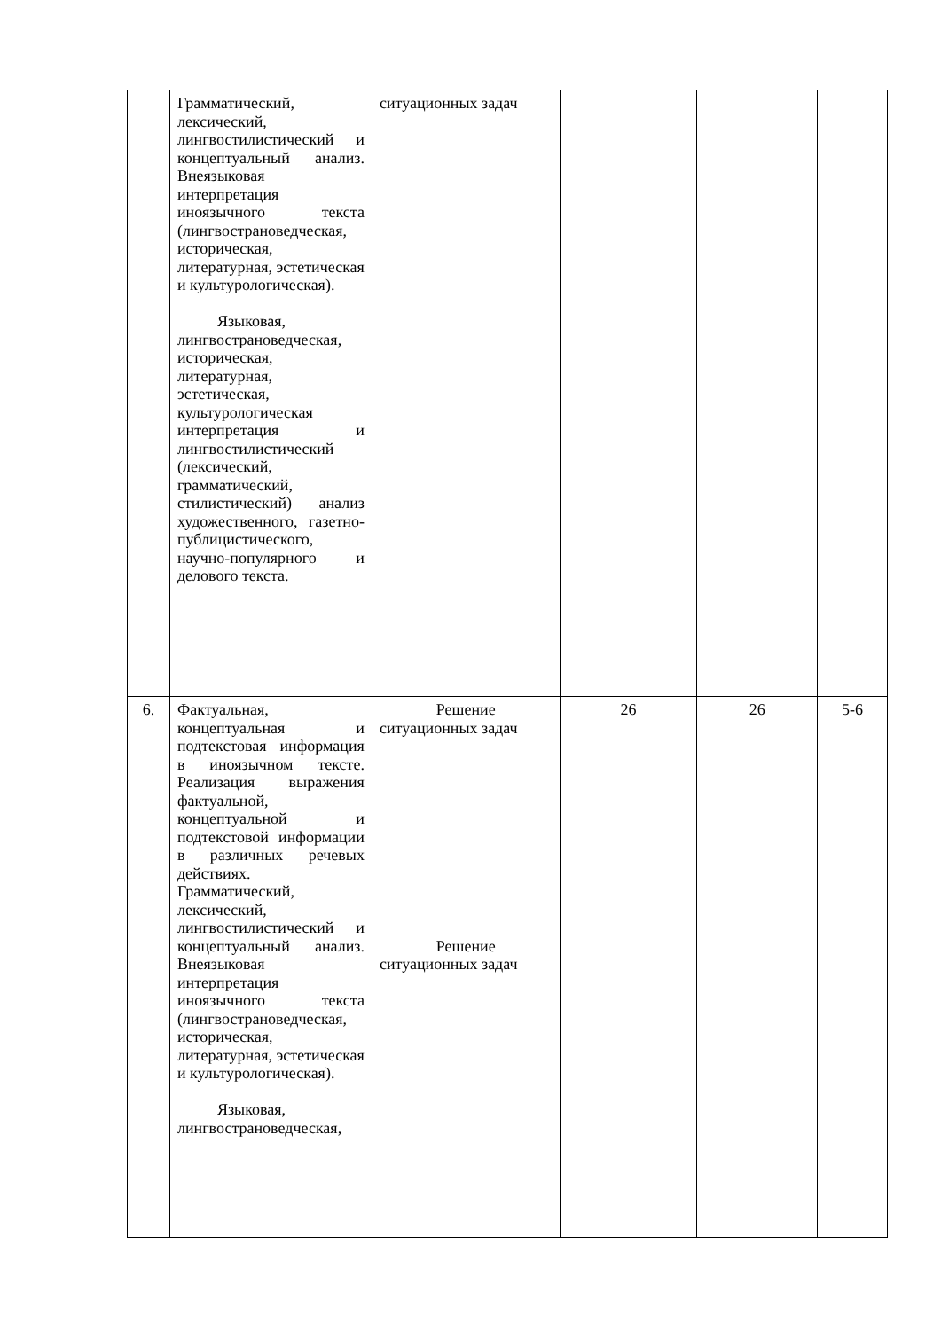| | Грамматический, лексический, лингвостилистический и концептуальный анализ. Внеязыковая интерпретация иноязычного текста (лингвострановедческая, историческая, литературная, эстетическая и культурологическая). Языковая, лингвострановедческая, историческая, литературная, эстетическая, культурологическая интерпретация и лингвостилистический (лексический, грамматический, стилистический) анализ художественного, газетно-публицистического, научно-популярного и делового текста. | ситуационных задач | | | |
| 6. | Фактуальная, концептуальная и подтекстовая информация в иноязычном тексте. Реализация выражения фактуальной, концептуальной и подтекстовой информации в различных речевых действиях. Грамматический, лексический, лингвостилистический и концептуальный анализ. Внеязыковая интерпретация иноязычного текста (лингвострановедческая, историческая, литературная, эстетическая и культурологическая). Языковая, лингвострановедческая, | Решение ситуационных задач Решение ситуационных задач | 26 | 26 | 5-6 |